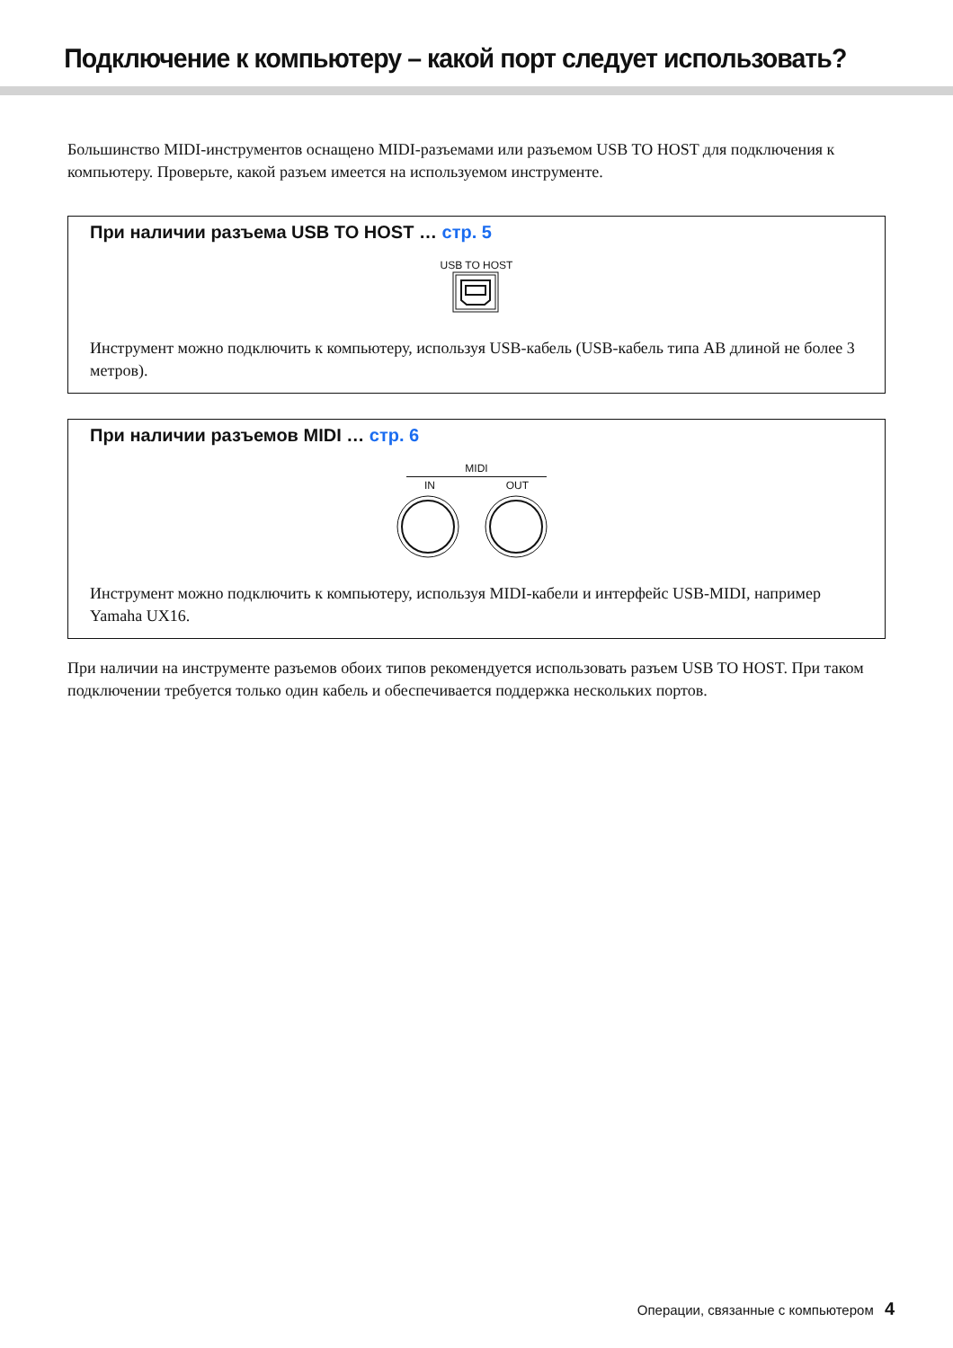Подключение к компьютеру – какой порт следует использовать?
Большинство MIDI-инструментов оснащено MIDI-разъемами или разъемом USB TO HOST для подключения к компьютеру. Проверьте, какой разъем имеется на используемом инструменте.
При наличии разъема USB TO HOST … стр. 5
USB TO HOST
Инструмент можно подключить к компьютеру, используя USB-кабель (USB-кабель типа AB длиной не более 3 метров).
При наличии разъемов MIDI … стр. 6
MIDI
IN OUT
Инструмент можно подключить к компьютеру, используя MIDI-кабели и интерфейс USB-MIDI, например Yamaha UX16.
При наличии на инструменте разъемов обоих типов рекомендуется использовать разъем USB TO HOST. При таком подключении требуется только один кабель и обеспечивается поддержка нескольких портов.
Операции, связанные с компьютером 4